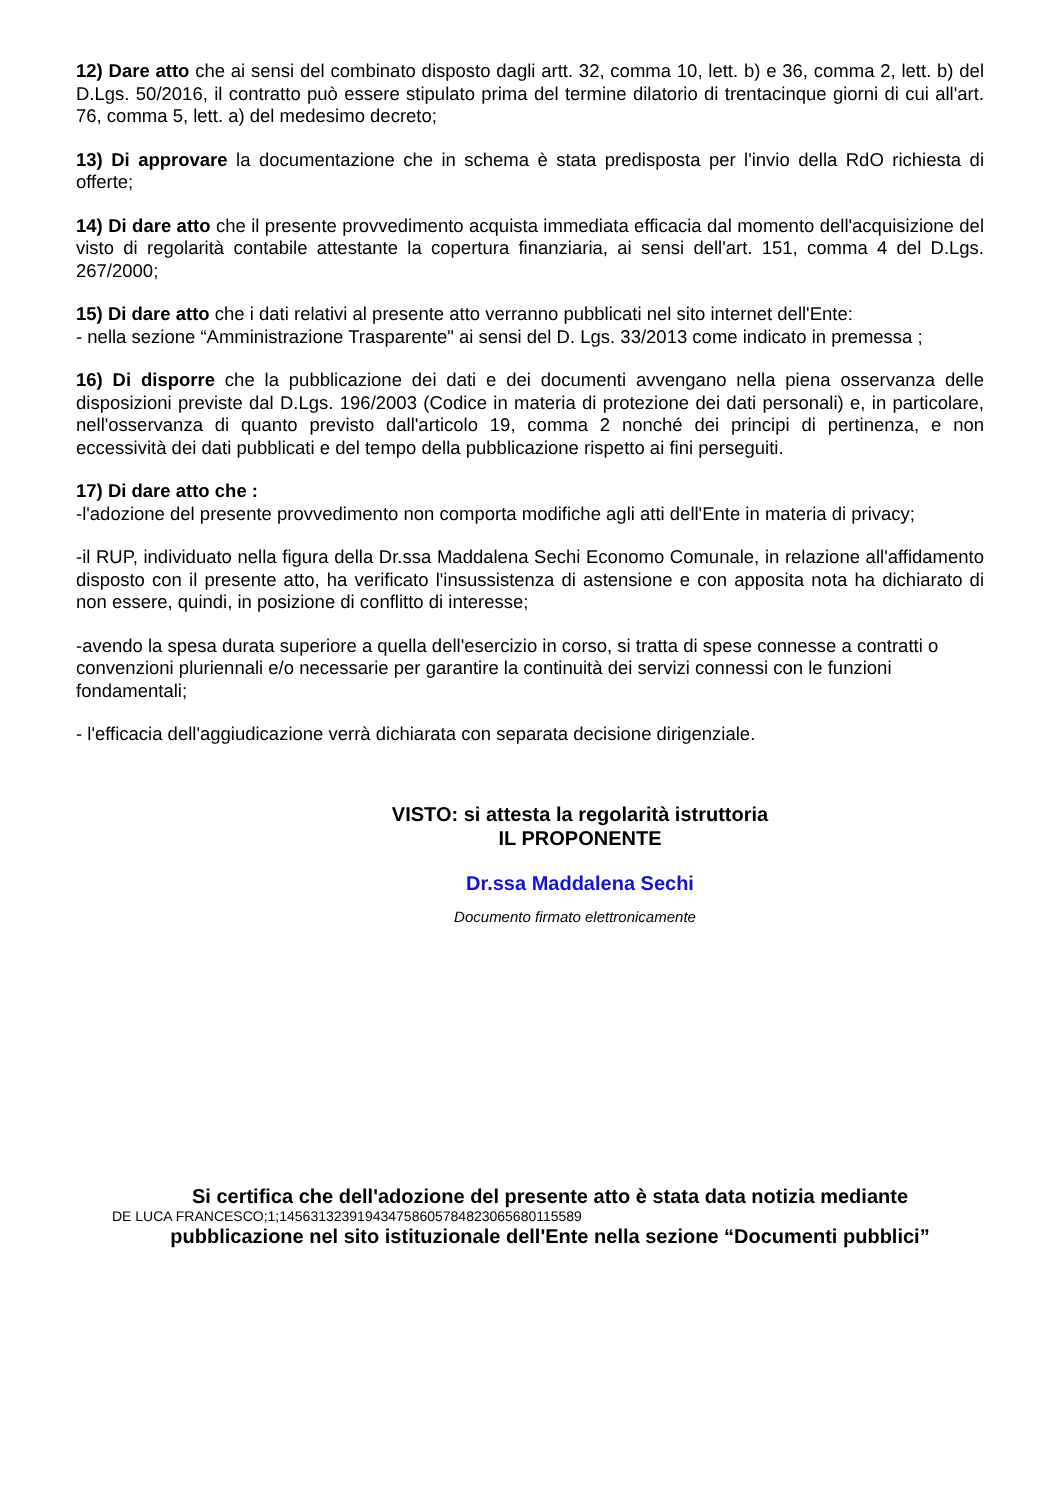12) Dare atto che ai sensi del combinato disposto dagli artt. 32, comma 10, lett. b) e 36, comma 2, lett. b) del D.Lgs. 50/2016, il contratto può essere stipulato prima del termine dilatorio di trentacinque giorni di cui all'art. 76, comma 5, lett. a) del medesimo decreto;
13) Di approvare la documentazione che in schema è stata predisposta per l'invio della RdO richiesta di offerte;
14) Di dare atto che il presente provvedimento acquista immediata efficacia dal momento dell'acquisizione del visto di regolarità contabile attestante la copertura finanziaria, ai sensi dell'art. 151, comma 4 del D.Lgs. 267/2000;
15) Di dare atto che i dati relativi al presente atto verranno pubblicati nel sito internet dell'Ente:
- nella sezione “Amministrazione Trasparente" ai sensi del D. Lgs. 33/2013 come indicato in premessa ;
16) Di disporre che la pubblicazione dei dati e dei documenti avvengano nella piena osservanza delle disposizioni previste dal D.Lgs. 196/2003 (Codice in materia di protezione dei dati personali) e, in particolare, nell'osservanza di quanto previsto dall'articolo 19, comma 2 nonché dei principi di pertinenza, e non eccessività dei dati pubblicati e del tempo della pubblicazione rispetto ai fini perseguiti.
17) Di dare atto che :
-l'adozione del presente provvedimento non comporta modifiche agli atti dell'Ente in materia di privacy;
-il RUP, individuato nella figura della Dr.ssa Maddalena Sechi Economo Comunale, in relazione all'affidamento disposto con il presente atto, ha verificato l'insussistenza di astensione e con apposita nota ha dichiarato di non essere, quindi, in posizione di conflitto di interesse;
-avendo la spesa durata superiore a quella dell'esercizio in corso, si tratta di spese connesse a contratti o convenzioni pluriennali e/o necessarie per garantire la continuità dei servizi connessi con le funzioni fondamentali;
- l'efficacia dell'aggiudicazione verrà dichiarata con separata decisione dirigenziale.
VISTO: si attesta la regolarità istruttoria
IL PROPONENTE
Dr.ssa Maddalena Sechi
Documento firmato elettronicamente
Si certifica che dell'adozione del presente atto è stata data notizia mediante
DE LUCA FRANCESCO;1;14563132391943475860578482306568011558​9
pubblicazione nel sito istituzionale dell'Ente nella sezione “Documenti pubblici”